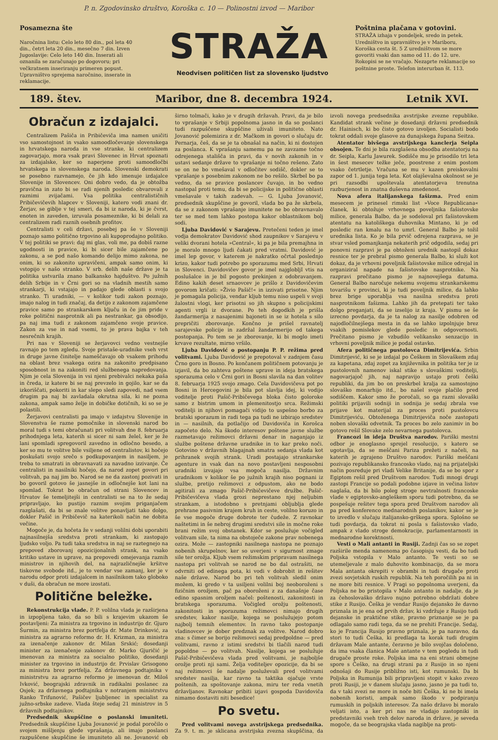P. n. Zgodovinsko društvo, Koroška c. 10 — Polinostni izvod — Maribor
Posamezna šte
Naročnina listu: Celo leto 80 din., pol leta 40 din., četrt leta 20 din., mesečno 7 din. Izven Jugoslavije: Celo leto 140 din. Inserati ali oznanila se zaračunajo po dogovoru; pri večkratnem inseriranju primeren popust. Upravništvo sprejema naročnino, inserate in reklamacije.
STRAŽA
Neodvisen političen list za slovensko ljudstvo
Poštnina plačana v gotovini.
STRAŽA izhaja v pondeljek, sredo in petek. Uredništvo in upravništvo je v Mariboru, Koroška cesta št. 5 Z uredništvom se more govoriti vsaki dan samo od 11. do 12. ure. Rokopisi se ne vračajo. Nezaprte reklamacije so poštnine proste. Telefon interurban št. 113.
189. štev. Maribor, dne 8. decembra 1924. Letnik XVI.
Obračun z izdajalci.
Centralizem Pašiča in Pribičeviča ima namen uničiti vso samostojnost in vsako samoodločevanje slovenskega in hrvatskega naroda in vse stranke, ki centralizem zagovarjajo, mora vsak pravi Slovenec in Hrvat spoznati za izdajalske, ker so naperjene proti samoodločbi hrvatskega in slovenskega naroda. Slovenski demokrati se posebno razvnamejo, če jih kdo imenuje izdajalce Slovenije in Slovencev. Oni dobro vedo, da je obtožba pravična in zato bi se radi njenih posledic obvarovali z raznimi zvijačami. Vsa politika centralističnih Pribičevičevih hlapcev v Sloveniji, katero vodi znani dr. Žerjav, se giblje v tej smeri, da bi iz naroda, ki je čvrst, enoten in zaveden, izruvala posameznike, ki bi delali za centralizem radi raznih osebnih profitov.
Centralisti v celi državi, posebej pa še v Sloveniji poznajo samo politično trgovino ali kupoprodajno politiko. V tej politiki se pravi: daj mi glas, voli me, pa dobiš razne ugodnosti in pravice, ki bi sicer bile zajamčene po zakonu, a se pod našo komando delijo mimo zakona, ne onim, ki so zakonito upravičeni, ampak samo onim, ki vstopijo v našo stranko. V srb. delih naše države je ta politika ustvarila znano balkansko hajduštvo. Po južnih delih Srbije in v Črni gori so na vladnih mestih samo strankarji, ki vstajajo in padajo glede oblasti s svojo stranko. Ti uradniki, — v kolikor tudi zakon poznajo, imajo nalog in tudi značaj, da detijo z zakonom zajamčene pravice samo po strankarskem ključu in če jim pride v roke politični nasprotnik ali pa nestrankar, ga obsodijo, pa naj ima tudi z zakonom zajamčeno svoje pravice. Zakon za vse in nad vsemi, to je prava bajka v teh nesrečnih krajih.
Pri nas v Sloveniji se žerjavovci vedno vestnejše ravnajo po tem zgledu. Svoje pristaše-uradnike vseh vrst in druge javne činitelje nameščavajo ob vsakem prihodu na oblast brez vsakega ozira na zakonito predpisano sposobnost in na zakoniti red službenega napredovanja. Njim je cela Slovenija in vsi njeni prebivalci nekaka paša in čreda, iz katere bi se naj prevzelo in gojilo, kar se da izkoriščati, pokoriti in kar slepo sledi zapovedi, nad vsem drugim pa naj bi zavladala okrutna sila, ki ne pozna zakona, ampak samo želje in dobičke dotičnih, ki so se je polastili.
Žerjavovi centralisti pa imajo v izdajstvu Slovenije in Slovenstva še razne pomočnike in slovenski narod bo moral tudi s temi obračunati pri volitvah dne 8. februarja prihodnjega leta, katerih si sicer ni sam želel, ker je že lani spomladi spregovoril zavedno in odločno besedo, a ker so mu te volitve bile vsiljene od centralistov, ki hočejo poskušati svojo srečo s podkupovanjem in nasiljem, je treba to smatrati in obravnavati za navadno izzivanje. Če centralisti in nasilniki hočejo, da narod zopet govori pri volitvah, pa naj jim bo. Narod se ne da zastonj pozivati in bo govoril gotovo še jasnejše in odločnejše kot lani na spomlad. Tokrat bo obračun od strani Slovencev in Hrvatov še temeljitejši in centralisti se na to že sedaj pripravljajo, ko pustijo raznim svojim priganjačem razglašati, da bi se znale volitve ponavljati tako dolgo, dokler Pašič in Pribičevič na katerikoli način ne dobita večine.
Mogoče je, da hočeta že v sedanji volilni dobi uporabiti najnasilnejša sredstva proti strankam, ki zastopajo ljudsko voljo. Pa tudi taka sredstva in naj se raztegnejo na prepoved zborovanj opozicijonalnih strank, na vsako kritiko ustave in uprave, na prepovedi omejevanja raznih ministrov in njihovih del, na najrazličnejše kršitve tiskovne svobode itd., je to vendar vse zamanj, ker je v narodu odpor proti izdajalcem in nasilnikom tako globoko v duši, da obračun ne more izostati.
Politične beležke.
Rekonstrukcija vlade. P. P. volilna vlada je razširjena in izpopljena tako, da so bili s krajevim ukazom še postavljeni: Za ministra za trgovino in industrijo dr. Gjuro Šurmin, za ministra brez portfelja dr. Mate Drinković, za ministra za agrarno reformo dr. H. Krizman, za ministra za izenačenje zakonov dr. Milan Srskić; dosedanji minister za izenačenje zakonov dr. Marko Gjuričić je imenovan za ministra za socialno politiko, dosedanji minister za trgovino in industrijo dr. Prvislav Grisogono za ministra brez portfelja. Za državnega podtajnika v ministrstvu za agrarno reformo je imenovan dr. Miloš Ivković, beograjski zdravnik in radikalni poslanec za Osjek; za državnega podtajnika v notranjem ministrstvu Ranko Trifunović, Pašičev ljubljenec in specialist za južno-srbske zadeve. Vlada šteje sedaj 21 ministrov in 5 državnih podtajnikov.
Predsednik skupščine o poslanski imuniteti. Predsednik skupščine Ljuba Jovanović je podal poročilo o svojem mišljenju glede vprašanja, ali imajo poslanci razpuščene skupščine še imuniteto ali ne. Jovanović ob širno tolmači, kako je v drugih državah. Pravi, da je bilo to vprašanje v Srbiji popolnoma jasno in da so poslanci tudi razpuščene skupščine uživali imuniteto. Nato Jovanović polemizira z dr. Mačkom in govori o slučaju dr. Pernarja, češ, da se je ta obnašal na način, ki ni dostojen za poslanca. K vprašanju samemu pa ne zavzame točno odrejenega stališča in pravi, da v novih zakonih in v ustavi sedanje države to vprašanje ni točno rešeno. Zato se on ne bo vmešaval v odločitev sodišč, dokler se to vprašanje s posebnim zakonom ne bo rešilo. Skrbel bo pa vedno, da se pravice poslancev čuvajo, in bo vedno nastopal proti temu, da bi se policijske in politične oblasti vmešavale v takih zadevah. — G. Ljuba Jovanović, predsednik skupščine je govoril, vlada bo pa že skrbela, da se z zakonom vprašanje imunitete ne bo obravnavalo ter se med tem lahko postopa kakor oblastnikom bolj sodi.
Ljuba Davidović v Sarajevu. Pretečeni teden je imel vodja demokratov Davidović shod zaupnikov v Sarajevu v veliki dvorani hotela »Central«, ki pa je bila premajhna in je moralo mnogo ljudi čakati pred vratmi. Davidović je imel lep govor, v katerem je nakratko očrtal poslednjo krizo, kakor tudi potrebo po sporazumu med Srbi, Hrvati in Slovenci. Davidovičev govor je imel najglobljI vtis na poslušalce in je bil pogosto prekinjen z odobravanjem. Edino kakih deset srnaovcev je prišlo z Davidovičevim govorom kričati: »Živio Pašič!« in izzivati prisotne. Njim je pomagala policija, vendar kljub temu niso uspeli v svoji žalostni vlogi, ker prisotni so jih skupno s policijskimi agenti vrgli iz dvorane. Po teh dogodkih je prišla žandarmerija z nasajenimi bajoneti in se iz hotela s silo prepričiti zborovanje. Končno je prišel ravnatelj sarajevske policije in zadržal žandarmerijo od takega postopanja. Po tem se je zborovanje, ki bi moglo imeti krvave rezultate, mirno vršilo.
Ljuba Davidović o postopanju P. P. režima pred volitvami. Ljuba Davidović je prepotoval v zadnjem času Črno goro in Bosno. Po končanem političnem potovanju je izjavil, da bo zahteva poštene uprave in ideja bratskega sporazuma celo v Črni gori in Bosni slavila na dan volitev 8. februarja 1925 svojo zmago. Cela Davidovičeva pot po Bosni in Hercegovini je bila pot slavlja idej, ki vodijo voditelje proti Pašič-Pribičevega bloka čisto goloroke samo z bistrim umom in plemenitostjo srca. Režimski voditelji in njihovi pomagači vidijo to uspešno borbo za bratski sporazum in radi tega pa tudi ne izbirajo sredstev in — nasilnih, da potlačijo od Davidoviča in Korošca započeto delo. Na škodo interesov poštene javne službe razmetavajo režimovci državni denar in naganjajo iz službe poštene državne uradnike in to kar preko noči. Gotovino v državnih blagajnah smatra sedanja vlada kot prihranek svojih strank. Uradi postajajo strankarske agenture in vsak dan na novo postavljeni nesposobni uradniki izvajajo vsa mogoča nasilja. Državnim uradnikom v kolikor še po južnih krajih niso pognani iz službe, pretijo režimovci z odpustom, ako ne bodo agitirali za zmago Pašič-Pribičevičeve družbe. Pašič-Pribičevičeva vlada grozi neprestano njej neljubim strankam, a istodobno s pretnjami obljublja glede prehrane pasivnim krajem kruh in ceste, volilno koruzo in še vse mogoče druge dobrote ter čudeže. Z ravnokar naštetimi in še nebroj drugimi sredstvi sile in močne roke brani režim svoj obstanek. Kdor se poslužuje vočigled volitvam sile, ta nima na obstoječe zakone prav nobenega ozira. Može — zastopniki nasilnega nastopa ne poznajo nobenih skrupelnov, ker so uverjeni v sigurnost zmage sile ter orožja. Kljub vsem režimskim pripravam nasilnega nastopa pri volitvah se narod ne bo dal ostrašiti, ne odvrniti od edinega pota, ki vodi v dobrobit in rešitev naše države. Narod bo pri teh volitvah sledil onim možem, ki gredo v ta usiljeni volilni boj neoboroženi s fizičnim orožjem, pač pa oboroženi z za današnje čase edino spasnim orožjem načel: poštenosti, zakonitosti in bratskega sporazuma. Vočigled orožju poštenosti, zakonitosti in sporazuma režimovci nimajo drugih sredstev, kakor nasilje, kojega se poslužujejo potom najbolj temnih elementov. In ravno tako postopanje vladinovcev je dober predznak za volitve. Narod dobro zna: s čimer se borijo režimovci sedaj predpoldne — pred volitvami, ravno z istimi sredstvi bi tlačili narod tudi popoldne — po volitvah. Nasilje, kojega se poslužuje Pašič-Pribičevičeva vlada pred volitvami, je najboljše orožje proti nji sami. Želja voditeljev opozicije, da bi se naj režimovci še nadalje posluževali pred volitvami sredstev nasilja, kar ravno ta taktika ojačuje vrste poštenih, za spoštovanje zakona, miru ter reda vnetih državljanov. Ravnokar pribiti izjavi gospoda Davidoviča nimamo dostaviti niti besedice!
Po svetu.
Pred volitvami novega avstrijskega predsednika. Za 9. t. m. je sklicana avstrijska zvezna skupščina, da izvoli novega predsednika avstrijske zvezne republike. Kandidat strank večine je dosedanji državni predsednik dr. Hainisch, ki bo čisto gotovo izvoljen. Socialisti bodo tokrat oddali svoje glasove za dunajskega župana Seitza.
Atentator bivšega avstrijskega kanclerja Seipla obsojen. Te dni je bila razglašena obsodba atentatorju na dr. Seipla, Karlu Jawurek. Sodišče mu je prisodilo tri leta in šest mesecev težke ječe, poostrene z enim postom vsako četrtletje. Vračuna se mu v kazen preiskovalni zapor od 1. junija tega leta. Kot olajševalna okolnost se je pri razsodbi upoštevala atentatorjeva trenutna razburjenost in znatna duševna zmedenost.
Nova afera italijanskega fašizma. Pred enim mesecem je prinesel rimski list »Voce Republicana« članek, ki obtožuje vrhovnega poveljnika fašistovske milice, generala Balbo, da je sodeloval pri fašistovskem atentatu na katoliškega duhovnika Mintano, ki je od posledic ran kmalu na to umrl. General Balbo je tožil urednika lista. Ko je bila prvič odrejena razprava, se je stvar vsled pomanjkanja nekaterih prič odgodila, sedaj pri ponovni razpravi je pa obtoženi urednik nastopil dokaz resnice ter je prebral pismo generala Balbo, ki služi kot dokaz, da je vrhovni poveljnik fašistovske milice odrejal in organiziral napade na fašistovske nasprotnike. Na razpravi prečitano pismo je najnovejšega datuma. General Balbo naročuje nekemu svojemu strankarskemu tovarišu v provinci, ki je tudi poveljnik milice, da lahko brez brige uporablja vsa nasilna sredstva proti nasprotnikom fašizma. Lahko jih da pretepati ter tako dolgo preganjati, da se izselijo iz kraja. V pismu se še izrecno povdarja, da je ta nalog za nasilje odobren od najodločilnejšega mesta in da se lahko izpolnjuje brez vsakih pomislekov glede posledic in odgovornosti. Prečitano pismo je vzbudilo velikansko senzacijo in vrhovni poveljnik milice je podal ostavko.
Afera političnega pustolovca Dimitrijevića. Srbin Dimitrijević, ki se je izdajal po Češkem in Slovaškem zdaj za kapetana, zdaj zopet za književnika in politika ter je iz pustolovnih namenov iskal stike s slovaškimi voditelji, nagovarjajoč jih, naj napravijo ustajo proti češki republiki, da jim bo on preskrbel kralja za samostojno slovaško monarhijo itd., bo našel svoje plačilo pred sodiščem. Kakor smo že poročali, so ga razni slovaški politiki prijavili sodniji in sodnija je sedaj zbrala vse prijave kot materijal za proces proti pustolovcu Dimitrijeviću. Obtoženega Dimitrijeviča noče zastopati noben slovaški odvetnik. Ta proces bo zelo zanimiv in bo gotovo rešil Slovake zelo nevarnega pustolovca.
Francozi in ideja Društva narodov. Pariški mestni odbor je enoglasno sprejel resolucijo, s katero se ugotavlja, da se meščani Pariza prežeti z načeli, na katerih je zgrajeno Društvo narodov. Pariški meščani pozivajo republikansko francosko vlado, naj na prijateljski način posreduje pri vladi Velike Britanije, da se bo spor z Egiptom rešil pred Društvom narodov. Tudi mnogi drugi zastopi Francije so podali podobne izjave in večina listov naglaša, da bi bilo poleg stroge nevtralnosti francoske vlade v egiptovsko-angleškem sporu tudi potrebno, da se pospešuje rešitev tega spora pred Društvom narodov ali pa pred konferenco mednarodnih poslanikov, kakor se je to izvedlo v slučaju italijansko-grškega spora. Splošno se tudi povdarja, da tokrat ni posla s fašistovsko vlado, ampak z vlado stroge demokracije, parlamentarnosti in mednarodne korektnosti.
Vesti o Mali antanti in Rusiji. Zadnji čas so se zopet razširile menda namenoma po časopisju vesti, da bo tudi Poljska vstopila v Malo antanto. Te vesti so se utemeljevale z malo duhovito kombinacijo, da se mora Mala antanta okrepiti v obrambi in tudi drugače proti zvezi sovjetskih ruskih republik. Na teh poročilih pa ni in ne more biti resnice. V Pragi so popolnoma uverjeni, da Poljska ne bo pristopila v Malo antanto in nadalje, da je za čehoslovaško državo nujno potrebno obdržati dobre stike z Rusijo. Češka je vendar Rusijo dejansko že davno priznala in je ena od prvih držav, ki vzdržuje z Rusijo tudi dejanske in praktične stike, pravno priznanje se je pa odlagalo samo radi tega, da se ne prehiti Francije. Sedaj, ko je Francija Rusijo pravno priznala, je pa naravno, da stori to tudi Češka, ki predlaga ta korak tudi drugim državam Male antante, čeravno je bilo svojčas določeno, da ima vsaka članica Male antante v tem pogledu in tudi drugače proste roke. Poljska ima na eni strani obmejne spore s Češko, na drugi strani pa z Rusijo in so njeni odnošaji do Rusije približno isti, kot rumunski. Da bi Poljska in Rumunija bili pripravljeni stopit v kako zvezo proti Rusiji, je v danem slučaju jasno, jasno je pa tudi to, da v taki zvezi ne more in noče biti Češka, ki ne bi imela nobenih koristi, ampak samo škodo v podpiranju rumuskih in poljskih interesov. Za našo državo bi moralo veljati isto, a ker pri nas ne vladajo zastopniki in predstavniki vseh treh delov naroda in države, je seveda mogoče, da se beograjska vlada nagiblje na proti-